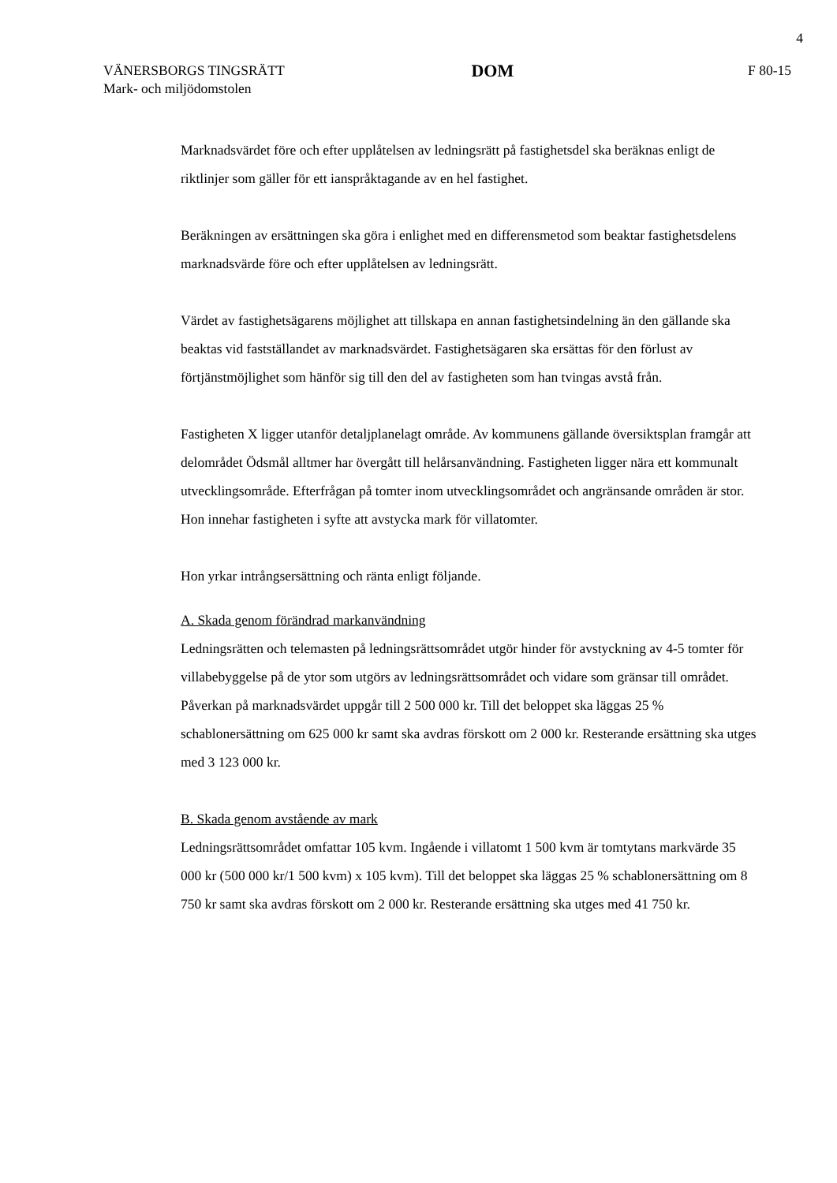4
VÄNERSBORGS TINGSRÄTT
Mark- och miljödomstolen
DOM
F 80-15
Marknadsvärdet före och efter upplåtelsen av ledningsrätt på fastighetsdel ska beräknas enligt de riktlinjer som gäller för ett ianspråktagande av en hel fastighet.
Beräkningen av ersättningen ska göra i enlighet med en differensmetod som beaktar fastighetsdelens marknadsvärde före och efter upplåtelsen av ledningsrätt.
Värdet av fastighetsägarens möjlighet att tillskapa en annan fastighetsindelning än den gällande ska beaktas vid fastställandet av marknadsvärdet. Fastighetsägaren ska ersättas för den förlust av förtjänstmöjlighet som hänför sig till den del av fastigheten som han tvingas avstå från.
Fastigheten X ligger utanför detaljplanelagt område. Av kommunens gällande översiktsplan framgår att delområdet Ödsmål alltmer har övergått till helårsanvändning. Fastigheten ligger nära ett kommunalt utvecklingsområde. Efterfrågan på tomter inom utvecklingsområdet och angränsande områden är stor. Hon innehar fastigheten i syfte att avstycka mark för villatomter.
Hon yrkar intrångsersättning och ränta enligt följande.
A. Skada genom förändrad markanvändning
Ledningsrätten och telemasten på ledningsrättsområdet utgör hinder för avstyckning av 4-5 tomter för villabebyggelse på de ytor som utgörs av ledningsrättsområdet och vidare som gränsar till området. Påverkan på marknadsvärdet uppgår till 2 500 000 kr. Till det beloppet ska läggas 25 % schablonersättning om 625 000 kr samt ska avdras förskott om 2 000 kr. Resterande ersättning ska utges med 3 123 000 kr.
B. Skada genom avstående av mark
Ledningsrättsområdet omfattar 105 kvm. Ingående i villatomt 1 500 kvm är tomtytans markvärde 35 000 kr (500 000 kr/1 500 kvm) x 105 kvm). Till det beloppet ska läggas 25 % schablonersättning om 8 750 kr samt ska avdras förskott om 2 000 kr. Resterande ersättning ska utges med 41 750 kr.